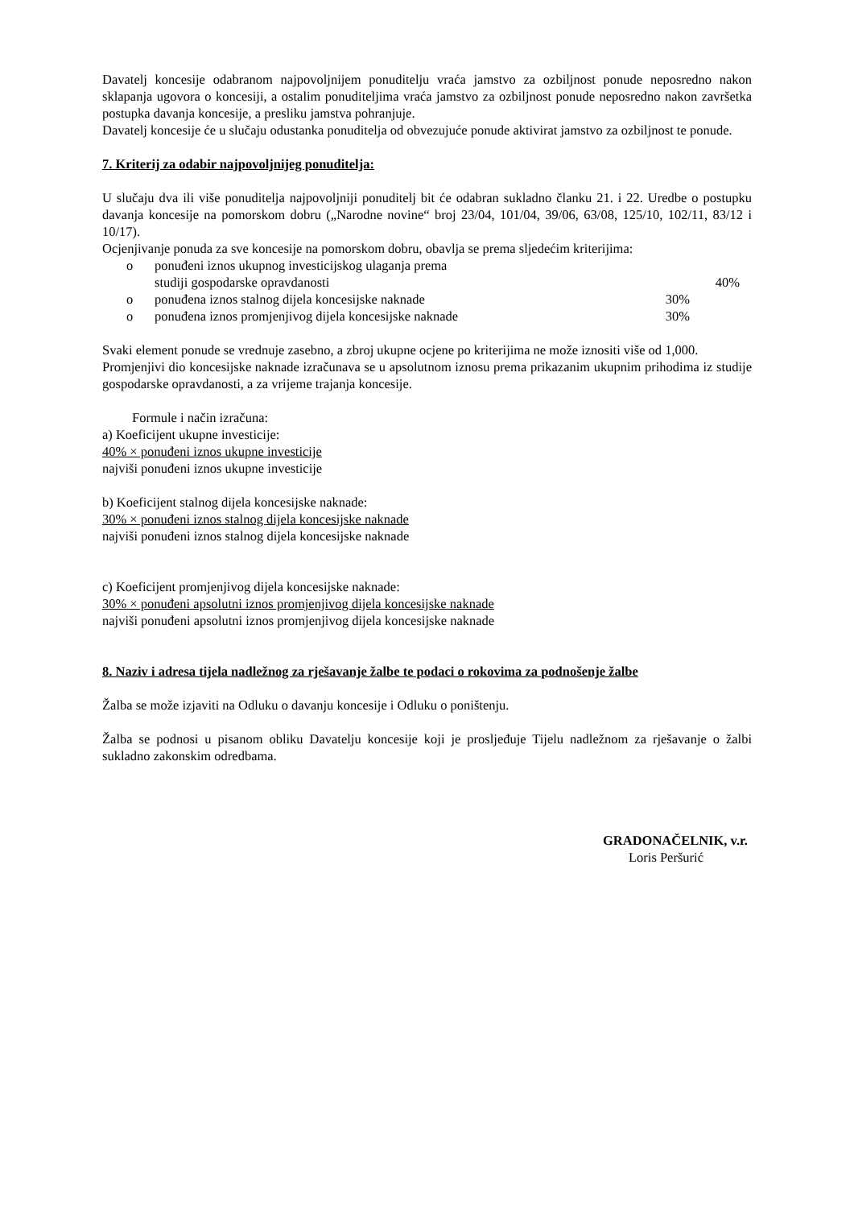Davatelj koncesije odabranom najpovoljnijem ponuditelju vraća jamstvo za ozbiljnost ponude neposredno nakon sklapanja ugovora o koncesiji, a ostalim ponuditeljima vraća jamstvo za ozbiljnost ponude neposredno nakon završetka postupka davanja koncesije, a presliku jamstva pohranjuje.
Davatelj koncesije će u slučaju odustanka ponuditelja od obvezujuće ponude aktivirat jamstvo za ozbiljnost te ponude.
7. Kriterij za odabir najpovoljnijeg ponuditelja:
U slučaju dva ili više ponuditelja najpovoljniji ponuditelj bit će odabran sukladno članku 21. i 22. Uredbe o postupku davanja koncesije na pomorskom dobru („Narodne novine“ broj 23/04, 101/04, 39/06, 63/08, 125/10, 102/11, 83/12 i 10/17).
Ocjenjivanje ponuda za sve koncesije na pomorskom dobru, obavlja se prema sljedećim kriterijima:
o ponuđeni iznos ukupnog investicijskog ulaganja prema
studiji gospodarske opravdanosti 40%
o ponuđena iznos stalnog dijela koncesijske naknade 30%
o ponuđena iznos promjenjivog dijela koncesijske naknade 30%
Svaki element ponude se vrednuje zasebno, a zbroj ukupne ocjene po kriterijima ne može iznositi više od 1,000.
Promjenjivi dio koncesijske naknade izračunava se u apsolutnom iznosu prema prikazanim ukupnim prihodima iz studije gospodarske opravdanosti, a za vrijeme trajanja koncesije.
Formule i način izračuna:
a) Koeficijent ukupne investicije:
40% × ponuđeni iznos ukupne investicije
najviši ponuđeni iznos ukupne investicije
b) Koeficijent stalnog dijela koncesijske naknade:
30% × ponuđeni iznos stalnog dijela koncesijske naknade
najviši ponuđeni iznos stalnog dijela koncesijske naknade
c) Koeficijent promjenjivog dijela koncesijske naknade:
30% × ponuđeni apsolutni iznos promjenjivog dijela koncesijske naknade
najviši ponuđeni apsolutni iznos promjenjivog dijela koncesijske naknade
8. Naziv i adresa tijela nadležnog za rješavanje žalbe te podaci o rokovima za podnošenje žalbe
Žalba se može izjaviti na Odluku o davanju koncesije i Odluku o poništenju.
Žalba se podnosi u pisanom obliku Davatelju koncesije koji je prosljeđuje Tijelu nadležnom za rješavanje o žalbi sukladno zakonskim odredbama.
GRADONAČELNIK, v.r.
Loris Peršurić